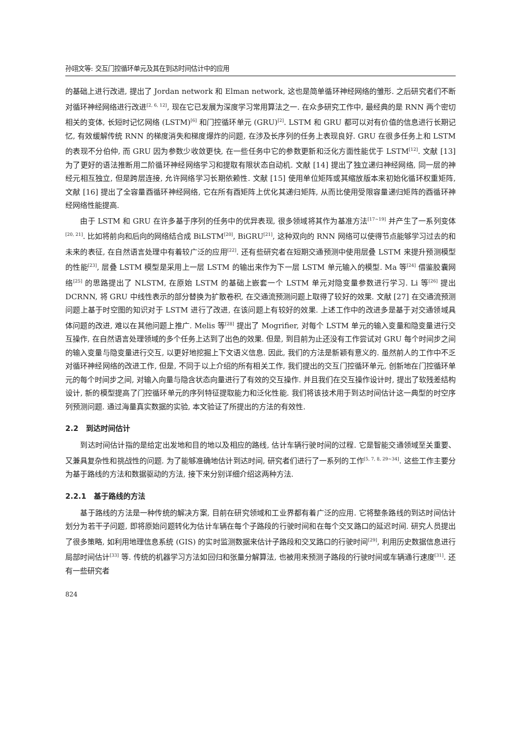孙翊文等: 交互门控循环单元及其在到达时间估计中的应用
的基础上进行改进, 提出了 Jordan network 和 Elman network, 这也是简单循环神经网络的雏形. 之后研究者们不断对循环神经网络进行改进<sup>[2, 6, 12]</sup>, 现在它已发展为深度学习常用算法之一. 在众多研究工作中, 最经典的是 RNN 两个密切相关的变体, 长短时记忆网络 (LSTM)<sup>[6]</sup> 和门控循环单元 (GRU)<sup>[2]</sup>. LSTM 和 GRU 都可以对有价值的信息进行长期记忆, 有效缓解传统 RNN 的梯度消失和梯度爆炸的问题, 在涉及长序列的任务上表现良好. GRU 在很多任务上和 LSTM 的表现不分伯仲, 而 GRU 因为参数少收敛更快, 在一些任务中它的参数更新和泛化方面性能优于 LSTM<sup>[12]</sup>. 文献 [13] 为了更好的语法推断用二阶循环神经网络学习和提取有限状态自动机. 文献 [14] 提出了独立递归神经网络, 同一层的神经元相互独立, 但是跨层连接, 允许网络学习长期依赖性. 文献 [15] 使用单位矩阵或其缩放版本来初始化循环权重矩阵, 文献 [16] 提出了全容量酉循环神经网络, 它在所有酉矩阵上优化其递归矩阵, 从而比使用受限容量递归矩阵的酉循环神经网络性能提高.
由于 LSTM 和 GRU 在许多基于序列的任务中的优异表现, 很多领域将其作为基准方法<sup>[17~19]</sup> 并产生了一系列变体<sup>[20, 21]</sup>. 比如将前向和后向的网络结合成 BiLSTM<sup>[20]</sup>, BiGRU<sup>[21]</sup>, 这种双向的 RNN 网络可以使得节点能够学习过去的和未来的表征, 在自然语言处理中有着较广泛的应用<sup>[22]</sup>. 还有些研究者在短期交通预测中使用层叠 LSTM 来提升预测模型的性能<sup>[23]</sup>, 层叠 LSTM 模型是采用上一层 LSTM 的输出来作为下一层 LSTM 单元输入的模型. Ma 等<sup>[24]</sup> 借鉴胶囊网络<sup>[25]</sup> 的思路提出了 NLSTM, 在原始 LSTM 的基础上嵌套一个 LSTM 单元对隐变量参数进行学习. Li 等<sup>[26]</sup> 提出 DCRNN, 将 GRU 中线性表示的部分替换为扩散卷积, 在交通流预测问题上取得了较好的效果. 文献 [27] 在交通流预测问题上基于时空图的知识对于 LSTM 进行了改进, 在该问题上有较好的效果. 上述工作中的改进多是基于对交通领域具体问题的改进, 难以在其他问题上推广. Melis 等<sup>[28]</sup> 提出了 Mogrifier, 对每个 LSTM 单元的输入变量和隐变量进行交互操作, 在自然语言处理领域的多个任务上达到了出色的效果. 但是, 到目前为止还没有工作尝试对 GRU 每个时间步之间的输入变量与隐变量进行交互, 以更好地挖掘上下文语义信息. 因此, 我们的方法是新颖有意义的. 虽然前人的工作中不乏对循环神经网络的改进工作, 但是, 不同于以上介绍的所有相关工作, 我们提出的交互门控循环单元, 创新地在门控循环单元的每个时间步之间, 对输入向量与隐含状态向量进行了有效的交互操作. 并且我们在交互操作设计时, 提出了软残差结构设计, 新的模型提高了门控循环单元的序列特征提取能力和泛化性能. 我们将该技术用于到达时间估计这一典型的时空序列预测问题. 通过海量真实数据的实验, 本文验证了所提出的方法的有效性.
2.2　到达时间估计
到达时间估计指的是给定出发地和目的地以及相应的路线, 估计车辆行驶时间的过程. 它是智能交通领域至关重要、又兼具复杂性和挑战性的问题. 为了能够准确地估计到达时间, 研究者们进行了一系列的工作<sup>[5, 7, 8, 29~34]</sup>. 这些工作主要分为基于路线的方法和数据驱动的方法, 接下来分别详细介绍这两种方法.
2.2.1　基于路线的方法
基于路线的方法是一种传统的解决方案, 目前在研究领域和工业界都有着广泛的应用. 它将整条路线的到达时间估计划分为若干子问题, 即将原始问题转化为估计车辆在每个子路段的行驶时间和在每个交叉路口的延迟时间. 研究人员提出了很多策略, 如利用地理信息系统 (GIS) 的实时监测数据来估计子路段和交叉路口的行驶时间<sup>[29]</sup>, 利用历史数据信息进行局部时间估计<sup>[33]</sup> 等. 传统的机器学习方法如回归和张量分解算法, 也被用来预测子路段的行驶时间或车辆通行速度<sup>[31]</sup>. 还有一些研究者
824